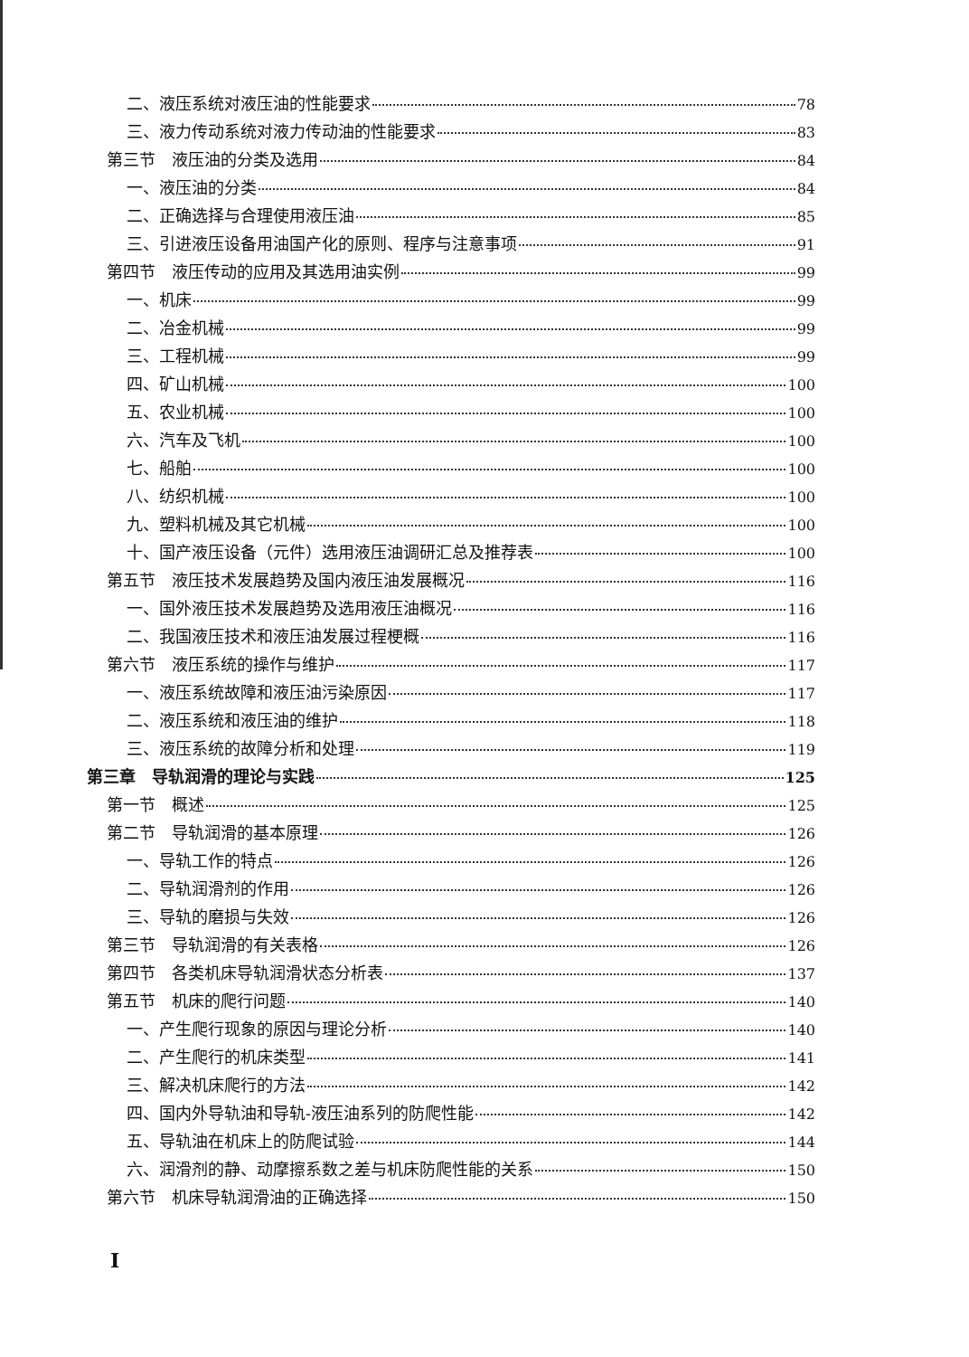二、液压系统对液压油的性能要求 78
三、液力传动系统对液力传动油的性能要求 83
第三节　液压油的分类及选用 84
一、液压油的分类 84
二、正确选择与合理使用液压油 85
三、引进液压设备用油国产化的原则、程序与注意事项 91
第四节　液压传动的应用及其选用油实例 99
一、机床 99
二、冶金机械 99
三、工程机械 99
四、矿山机械 100
五、农业机械 100
六、汽车及飞机 100
七、船舶 100
八、纺织机械 100
九、塑料机械及其它机械 100
十、国产液压设备（元件）选用液压油调研汇总及推荐表 100
第五节　液压技术发展趋势及国内液压油发展概况 116
一、国外液压技术发展趋势及选用液压油概况 116
二、我国液压技术和液压油发展过程梗概 116
第六节　液压系统的操作与维护 117
一、液压系统故障和液压油污染原因 117
二、液压系统和液压油的维护 118
三、液压系统的故障分析和处理 119
第三章　导轨润滑的理论与实践 125
第一节　概述 125
第二节　导轨润滑的基本原理 126
一、导轨工作的特点 126
二、导轨润滑剂的作用 126
三、导轨的磨损与失效 126
第三节　导轨润滑的有关表格 126
第四节　各类机床导轨润滑状态分析表 137
第五节　机床的爬行问题 140
一、产生爬行现象的原因与理论分析 140
二、产生爬行的机床类型 141
三、解决机床爬行的方法 142
四、国内外导轨油和导轨-液压油系列的防爬性能 142
五、导轨油在机床上的防爬试验 144
六、润滑剂的静、动摩擦系数之差与机床防爬性能的关系 150
第六节　机床导轨润滑油的正确选择 150
I